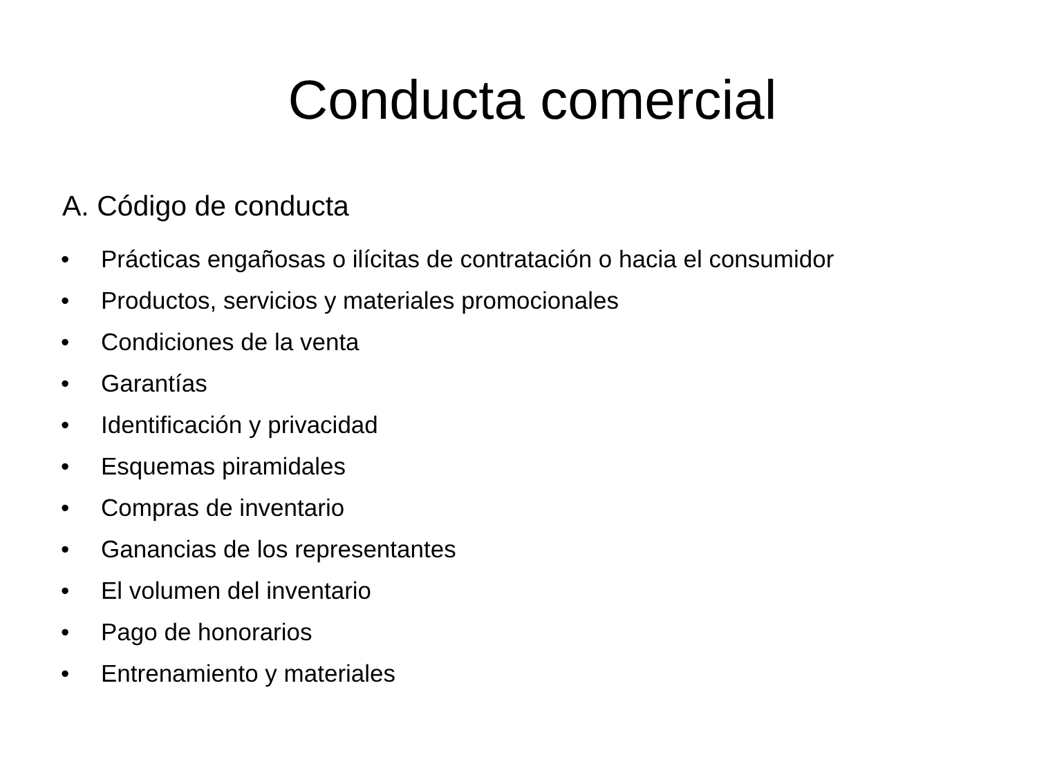Conducta comercial
A. Código de conducta
• Prácticas engañosas o ilícitas de contratación o hacia el consumidor
• Productos, servicios y materiales promocionales
• Condiciones de la venta
• Garantías
• Identificación y privacidad
• Esquemas piramidales
• Compras de inventario
• Ganancias de los representantes
• El volumen del inventario
• Pago de honorarios
• Entrenamiento y materiales